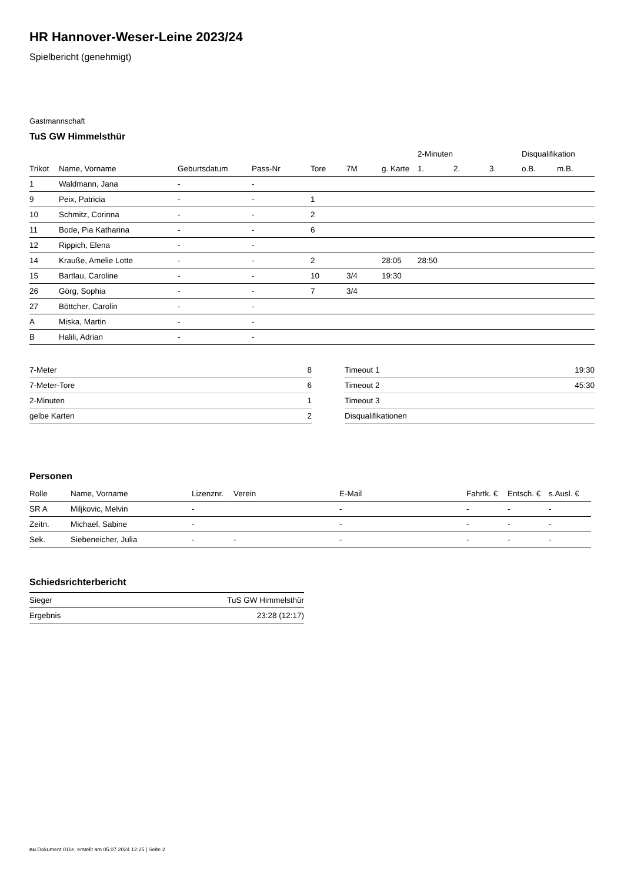HR Hannover-Weser-Leine 2023/24
Spielbericht (genehmigt)
Gastmannschaft
TuS GW Himmelsthür
| | | | | | | | 2-Minuten | | | Disqualifikation | |
| --- | --- | --- | --- | --- | --- | --- | --- | --- | --- | --- | --- |
| Trikot | Name, Vorname | Geburtsdatum | Pass-Nr | Tore | 7M | g. Karte | 1. | 2. | 3. | o.B. | m.B. |
| 1 | Waldmann, Jana | - | - | | | | | | | | |
| 9 | Peix, Patricia | - | - | 1 | | | | | | | |
| 10 | Schmitz, Corinna | - | - | 2 | | | | | | | |
| 11 | Bode, Pia Katharina | - | - | 6 | | | | | | | |
| 12 | Rippich, Elena | - | - | | | | | | | | |
| 14 | Krauße, Amelie Lotte | - | - | 2 | | 28:05 | 28:50 | | | | |
| 15 | Bartlau, Caroline | - | - | 10 | 3/4 | 19:30 | | | | | |
| 26 | Görg, Sophia | - | - | 7 | 3/4 | | | | | | |
| 27 | Böttcher, Carolin | - | - | | | | | | | | |
| A | Miska, Martin | - | - | | | | | | | | |
| B | Halili, Adrian | - | - | | | | | | | | |
| 7-Meter | 8 |
| 7-Meter-Tore | 6 |
| 2-Minuten | 1 |
| gelbe Karten | 2 |
| Timeout 1 | 19:30 |
| Timeout 2 | 45:30 |
| Timeout 3 | |
| Disqualifikationen | |
Personen
| Rolle | Name, Vorname | Lizenznr. | Verein | E-Mail | Fahrtk. € | Entsch. € | s.Ausl. € |
| --- | --- | --- | --- | --- | --- | --- | --- |
| SR A | Miljkovic, Melvin | - | | - | - | - | - |
| Zeitn. | Michael, Sabine | - | | - | - | - | - |
| Sek. | Siebeneicher, Julia | - | - | - | - | - | - |
Schiedsrichterbericht
| Sieger | TuS GW Himmelsthür |
| Ergebnis | 23:28 (12:17) |
nu.Dokument 011e, erstellt am 05.07.2024 12:25 | Seite 2